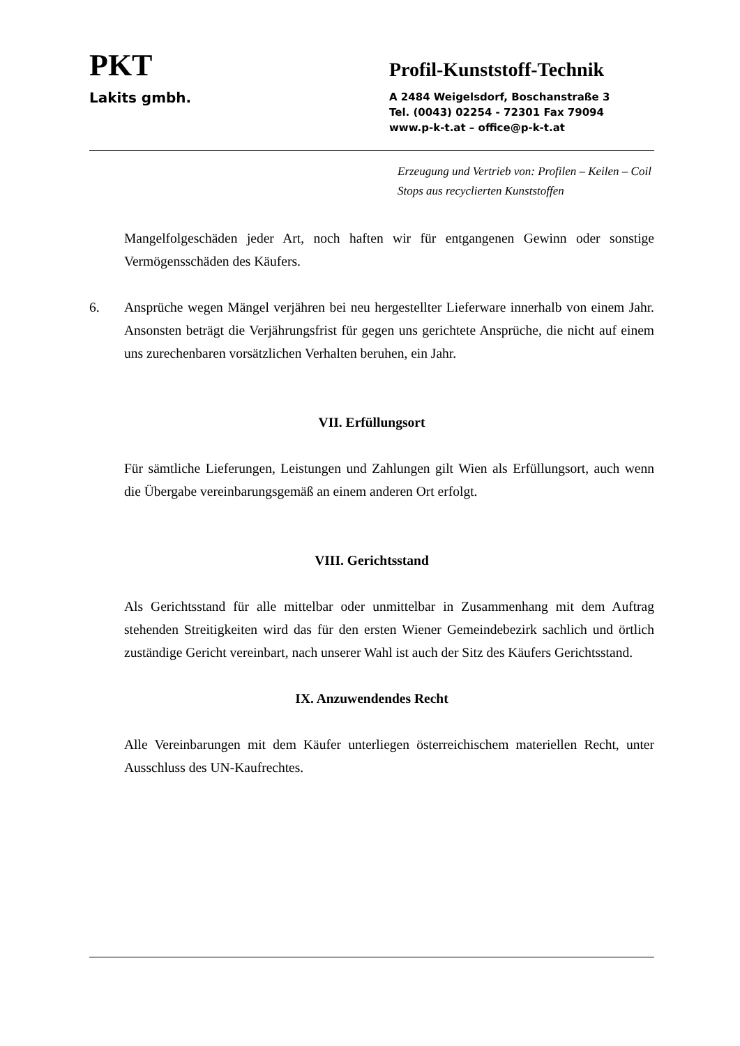PKT
Lakits gmbh.
Profil-Kunststoff-Technik
A 2484 Weigelsdorf, Boschanstraße 3
Tel. (0043) 02254 - 72301 Fax 79094
www.p-k-t.at – office@p-k-t.at
Erzeugung und Vertrieb von: Profilen – Keilen – Coil Stops aus recyclierten Kunststoffen
Mangelfolgeschäden jeder Art, noch haften wir für entgangenen Gewinn oder sonstige Vermögensschäden des Käufers.
6. Ansprüche wegen Mängel verjähren bei neu hergestellter Lieferware innerhalb von einem Jahr. Ansonsten beträgt die Verjährungsfrist für gegen uns gerichtete Ansprüche, die nicht auf einem uns zurechenbaren vorsätzlichen Verhalten beruhen, ein Jahr.
VII. Erfüllungsort
Für sämtliche Lieferungen, Leistungen und Zahlungen gilt Wien als Erfüllungsort, auch wenn die Übergabe vereinbarungsgemäß an einem anderen Ort erfolgt.
VIII. Gerichtsstand
Als Gerichtsstand für alle mittelbar oder unmittelbar in Zusammenhang mit dem Auftrag stehenden Streitigkeiten wird das für den ersten Wiener Gemeindebezirk sachlich und örtlich zuständige Gericht vereinbart, nach unserer Wahl ist auch der Sitz des Käufers Gerichtsstand.
IX. Anzuwendendes Recht
Alle Vereinbarungen mit dem Käufer unterliegen österreichischem materiellen Recht, unter Ausschluss des UN-Kaufrechtes.